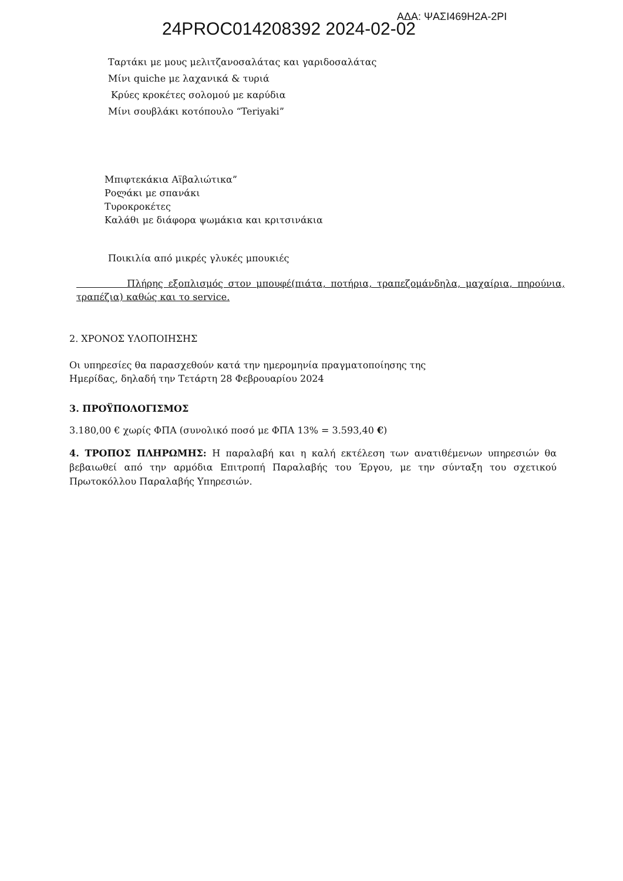24PROC014208392 2024-02-02
ΑΔΑ: ΨΑΣΙ469Η2Α-2ΡΙ
Ταρτάκι με μους μελιτζανοσαλάτας και γαριδοσαλάτας
Μίνι quiche με λαχανικά & τυριά
Κρύες κροκέτες σολομού με καρύδια
Μίνι σουβλάκι κοτόπουλο “Teriyaki”
Μπιφτεκάκια Αϊβαλιώτικα”
Ροლάκι με σπανάκι
Τυροκροκέτες
Καλάθι με διάφορα ψωμάκια και κριτσινάκια
Ποικιλία από μικρές γλυκές μπουκιές
Πλήρης εξοπλισμός στον μπουφέ(πιάτα, ποτήρια, τραπεζομάνδηλα, μαχαίρια, πηρούνια, τραπέζια) καθώς και το service.
2. ΧΡΟΝΟΣ ΥΛΟΠΟΙΗΣΗΣ
Οι υπηρεσίες θα παρασχεθούν κατά την ημερομηνία πραγματοποίησης της
Ημερίδας, δηλαδή την Τετάρτη 28 Φεβρουαρίου 2024
3. ΠΡΟΫΠΟΛΟΓΙΣΜΟΣ
3.180,00 € χωρίς ΦΠΑ (συνολικό ποσό με ΦΠΑ 13% = 3.593,40 €)
4. ΤΡΟΠΟΣ ΠΛΗΡΩΜΗΣ: Η παραλαβή και η καλή εκτέλεση των ανατιθέμενων υπηρεσιών θα βεβαιωθεί από την αρμόδια Επιτροπή Παραλαβής του Έργου, με την σύνταξη του σχετικού Πρωτοκόλλου Παραλαβής Υπηρεσιών.